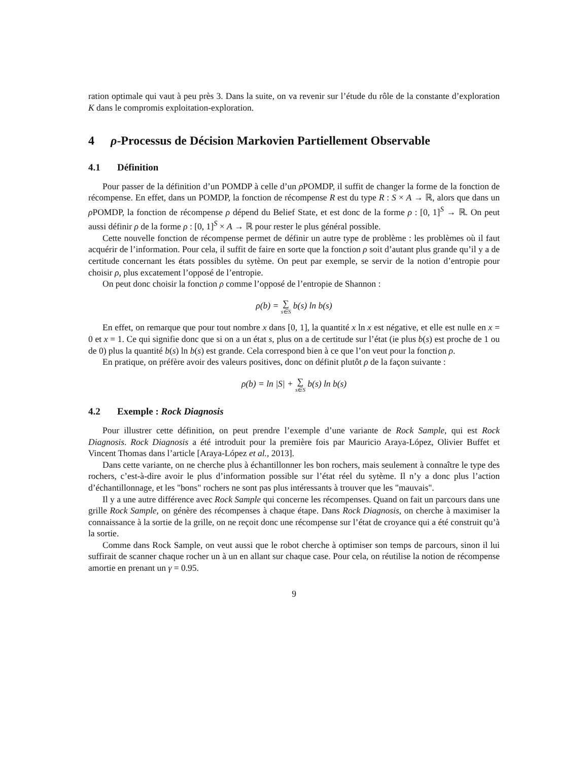ration optimale qui vaut à peu près 3. Dans la suite, on va revenir sur l’étude du rôle de la constante d’exploration K dans le compromis exploitation-exploration.
4 ρ-Processus de Décision Markovien Partiellement Observable
4.1 Définition
Pour passer de la définition d’un POMDP à celle d’un ρ POMDP, il suffit de changer la forme de la fonction de récompense. En effet, dans un POMDP, la fonction de récompense R est du type R : S × A → ℝ, alors que dans un ρ POMDP, la fonction de récompense ρ dépend du Belief State, et est donc de la forme ρ : [0, 1]<sup>S</sup> → ℝ. On peut aussi définir ρ de la forme ρ : [0, 1]<sup>S</sup> × A → ℝ pour rester le plus général possible.
Cette nouvelle fonction de récompense permet de définir un autre type de problème : les problèmes où il faut acquérir de l’information. Pour cela, il suffit de faire en sorte que la fonction ρ soit d’autant plus grande qu’il y a de certitude concernant les états possibles du sytème. On peut par exemple, se servir de la notion d’entropie pour choisir ρ, plus excatement l’opposé de l’entropie.
On peut donc choisir la fonction ρ comme l’opposé de l’entropie de Shannon :
ρ(b) = ∑ s∈S b(s) ln b(s)
En effet, on remarque que pour tout nombre x dans [0, 1], la quantité x ln x est négative, et elle est nulle en x = 0 et x = 1. Ce qui signifie donc que si on a un état s, plus on a de certitude sur l’état (ie plus b(s) est proche de 1 ou de 0) plus la quantité b(s) ln b(s) est grande. Cela correspond bien à ce que l’on veut pour la fonction ρ.
En pratique, on préfère avoir des valeurs positives, donc on définit plutôt ρ de la façon suivante :
ρ(b) = ln |S| + ∑ s∈S b(s) ln b(s)
4.2 Exemple : Rock Diagnosis
Pour illustrer cette définition, on peut prendre l’exemple d’une variante de Rock Sample, qui est Rock Diagnosis. Rock Diagnosis a été introduit pour la première fois par Mauricio Araya-López, Olivier Buffet et Vincent Thomas dans l’article [Araya-López et al., 2013].
Dans cette variante, on ne cherche plus à échantillonner les bon rochers, mais seulement à connaître le type des rochers, c’est-à-dire avoir le plus d’information possible sur l’état réel du sytème. Il n’y a donc plus l’action d’échantillonnage, et les "bons" rochers ne sont pas plus intéressants à trouver que les "mauvais".
Il y a une autre différence avec Rock Sample qui concerne les récompenses. Quand on fait un parcours dans une grille Rock Sample, on génère des récompenses à chaque étape. Dans Rock Diagnosis, on cherche à maximiser la connaissance à la sortie de la grille, on ne reçoit donc une récompense sur l’état de croyance qui a été construit qu’à la sortie.
Comme dans Rock Sample, on veut aussi que le robot cherche à optimiser son temps de parcours, sinon il lui suffirait de scanner chaque rocher un à un en allant sur chaque case. Pour cela, on réutilise la notion de récompense amortie en prenant un γ = 0.95.
9